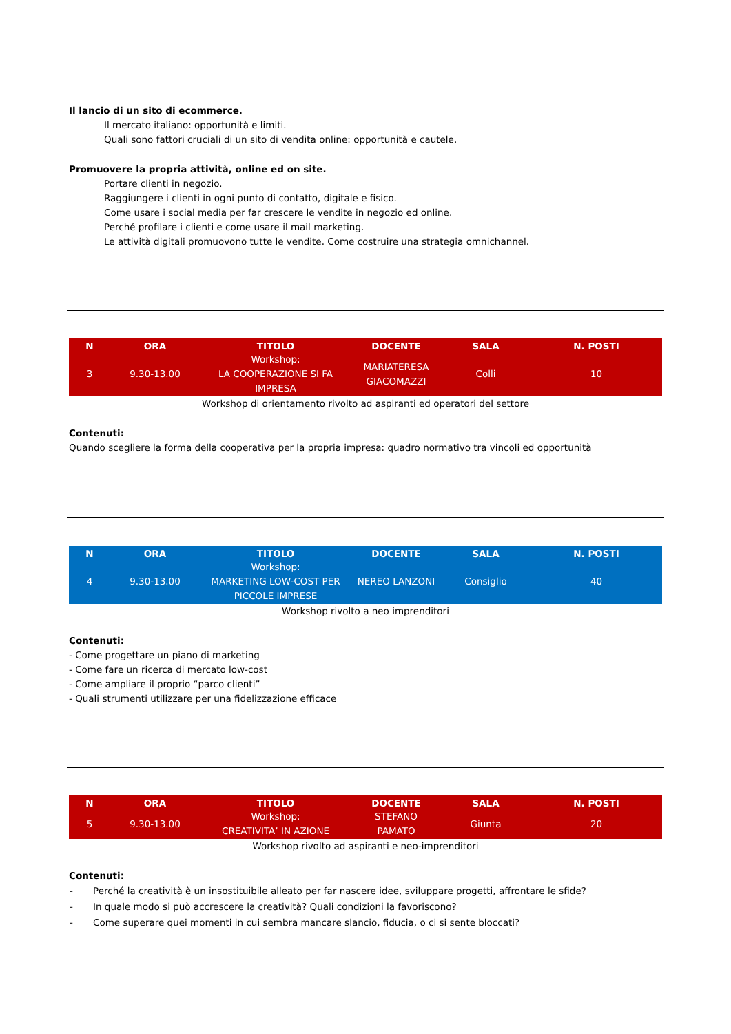Il lancio di un sito di ecommerce.
Il mercato italiano: opportunità e limiti.
Quali sono fattori cruciali di un sito di vendita online: opportunità e cautele.
Promuovere la propria attività, online ed on site.
Portare clienti in negozio.
Raggiungere i clienti in ogni punto di contatto, digitale e fisico.
Come usare i social media per far crescere le vendite in negozio ed online.
Perché profilare i clienti e come usare il mail marketing.
Le attività digitali promuovono tutte le vendite. Come costruire una strategia omnichannel.
| N | ORA | TITOLO | DOCENTE | SALA | N. POSTI |
| --- | --- | --- | --- | --- | --- |
| 3 | 9.30-13.00 | Workshop: LA COOPERAZIONE SI FA IMPRESA | MARIATERESA GIACOMAZZI | Colli | 10 |
Workshop di orientamento rivolto ad aspiranti ed operatori del settore
Contenuti:
Quando scegliere la forma della cooperativa per la propria impresa: quadro normativo tra vincoli ed opportunità
| N | ORA | TITOLO | DOCENTE | SALA | N. POSTI |
| --- | --- | --- | --- | --- | --- |
| 4 | 9.30-13.00 | Workshop: MARKETING LOW-COST PER PICCOLE IMPRESE | NEREO LANZONI | Consiglio | 40 |
Workshop rivolto a neo imprenditori
Contenuti:
- Come progettare un piano di marketing
- Come fare un ricerca di mercato low-cost
- Come ampliare il proprio “parco clienti”
- Quali strumenti utilizzare per una fidelizzazione efficace
| N | ORA | TITOLO | DOCENTE | SALA | N. POSTI |
| --- | --- | --- | --- | --- | --- |
| 5 | 9.30-13.00 | Workshop: CREATIVITA’ IN AZIONE | STEFANO PAMATO | Giunta | 20 |
Workshop rivolto ad aspiranti e neo-imprenditori
Contenuti:
| - | Perché la creatività è un insostituibile alleato per far nascere idee, sviluppare progetti, affrontare le sfide? |
| - | In quale modo si può accrescere la creatività? Quali condizioni la favoriscono? |
| - | Come superare quei momenti in cui sembra mancare slancio, fiducia, o ci si sente bloccati? |